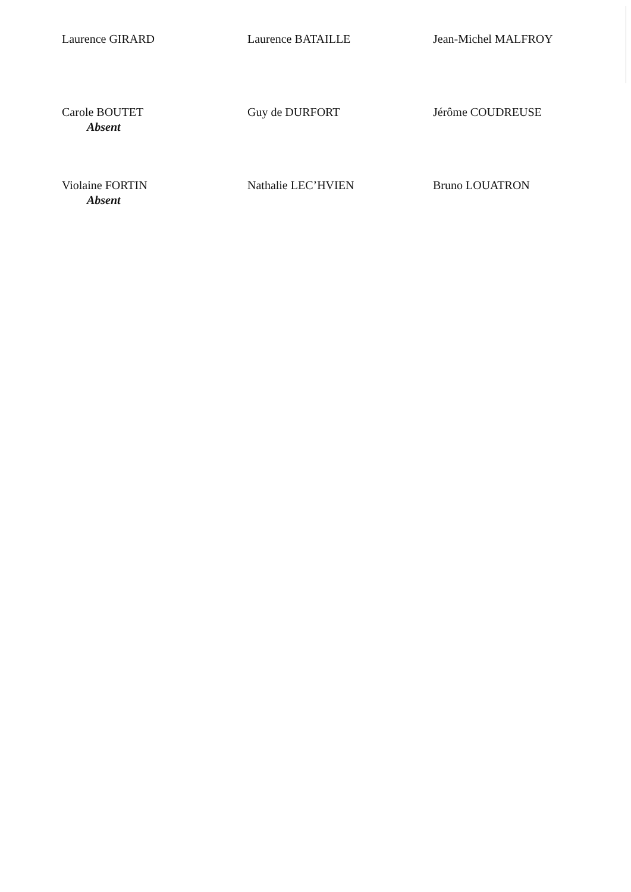Laurence GIRARD
Laurence BATAILLE
Jean-Michel MALFROY
Carole BOUTET
Absent
Guy de DURFORT
Jérôme COUDREUSE
Violaine FORTIN
Absent
Nathalie LEC’HVIEN
Bruno LOUATRON